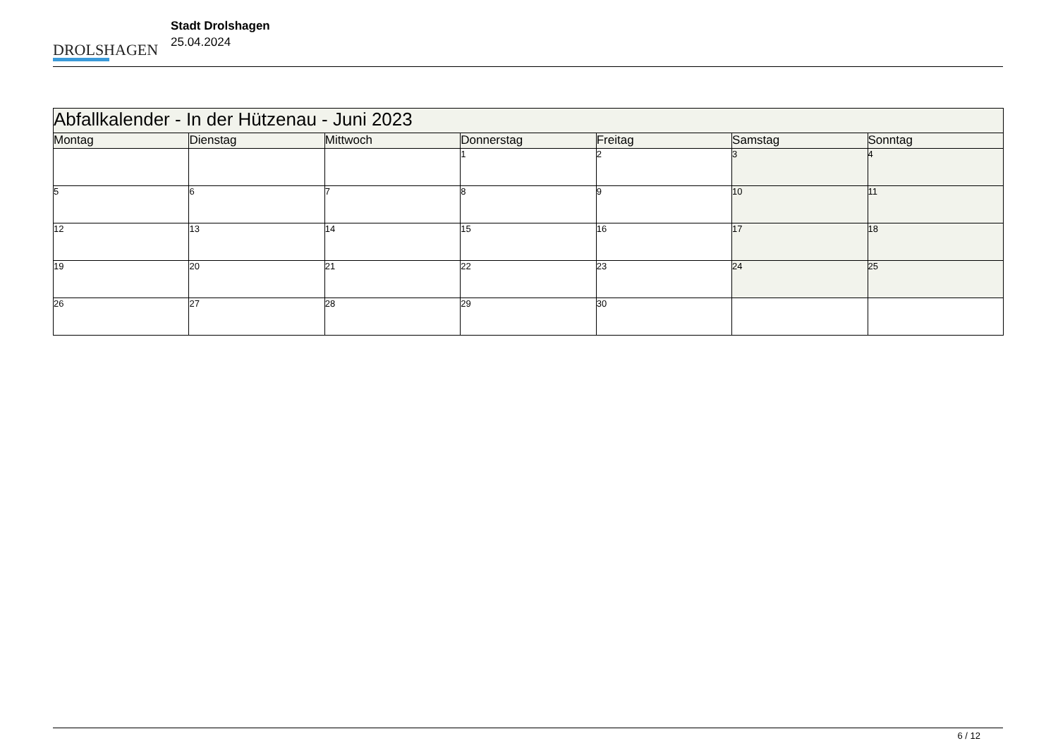DROLSHAGEN
Stadt Drolshagen
25.04.2024
| Abfallkalender - In der Hützenau - Juni 2023 | | | | | | |
| --- | --- | --- | --- | --- | --- | --- |
| Montag | Dienstag | Mittwoch | Donnerstag | Freitag | Samstag | Sonntag |
| | | | 1 | 2 | 3 | 4 |
| 5 | 6 | 7 | 8 | 9 | 10 | 11 |
| 12 | 13 | 14 | 15 | 16 | 17 | 18 |
| 19 | 20 | 21 | 22 | 23 | 24 | 25 |
| 26 | 27 | 28 | 29 | 30 | | |
6 / 12